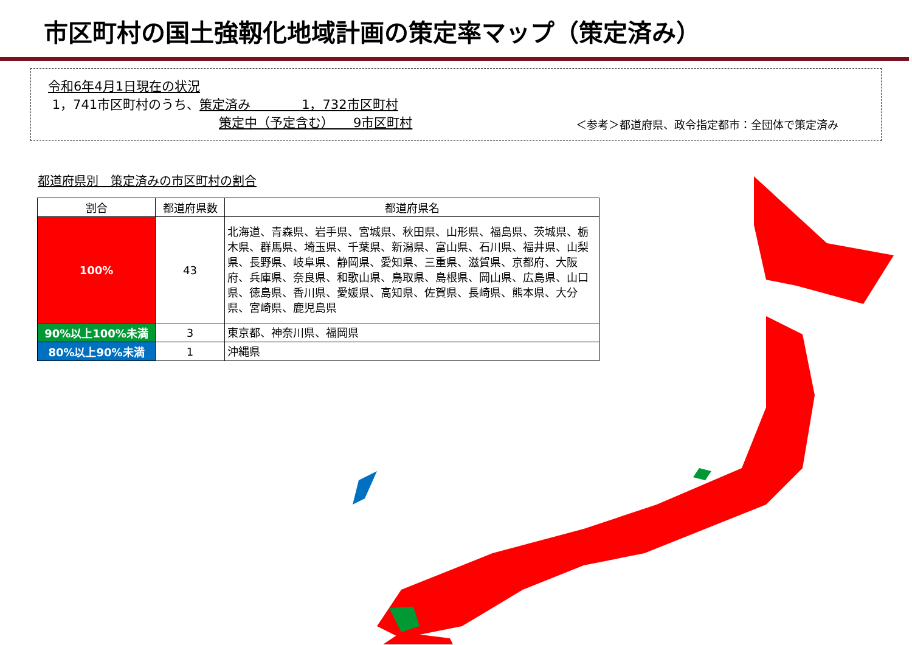市区町村の国土強靱化地域計画の策定率マップ（策定済み）
令和6年4月1日現在の状況
1，741市区町村のうち、策定済み　　　　1，732市区町村
策定中（予定含む）　　9市区町村
＜参考＞都道府県、政令指定都市：全団体で策定済み
都道府県別　策定済みの市区町村の割合
| 割合 | 都道府県数 | 都道府県名 |
| --- | --- | --- |
| 100% | 43 | 北海道、青森県、岩手県、宮城県、秋田県、山形県、福島県、茨城県、栃木県、群馬県、埼玉県、千葉県、新潟県、富山県、石川県、福井県、山梨県、長野県、岐阜県、静岡県、愛知県、三重県、滋賀県、京都府、大阪府、兵庫県、奈良県、和歌山県、鳥取県、島根県、岡山県、広島県、山口県、徳島県、香川県、愛媛県、高知県、佐賀県、長崎県、熊本県、大分県、宮崎県、鹿児島県 |
| 90%以上100%未満 | 3 | 東京都、神奈川県、福岡県 |
| 80%以上90%未満 | 1 | 沖縄県 |